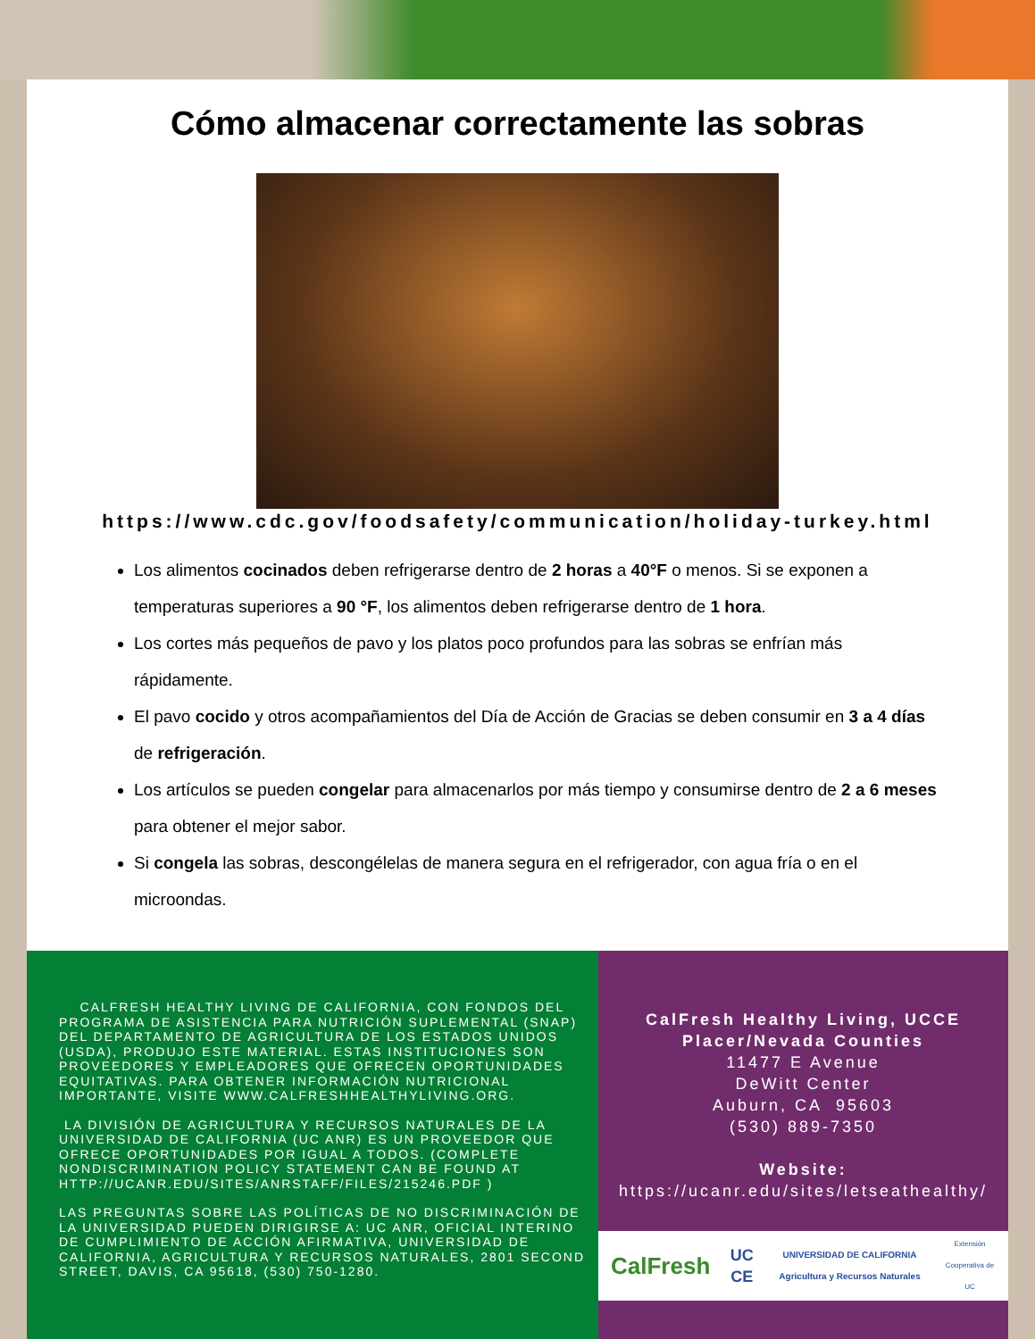Cómo almacenar correctamente las sobras
https://www.cdc.gov/foodsafety/communication/holiday-turkey.html
Los alimentos cocinados deben refrigerarse dentro de 2 horas a 40°F o menos. Si se exponen a temperaturas superiores a 90 °F, los alimentos deben refrigerarse dentro de 1 hora.
Los cortes más pequeños de pavo y los platos poco profundos para las sobras se enfrían más rápidamente.
El pavo cocido y otros acompañamientos del Día de Acción de Gracias se deben consumir en 3 a 4 días de refrigeración.
Los artículos se pueden congelar para almacenarlos por más tiempo y consumirse dentro de 2 a 6 meses para obtener el mejor sabor.
Si congela las sobras, descongélelas de manera segura en el refrigerador, con agua fría o en el microondas.
CALFRESH HEALTHY LIVING DE CALIFORNIA, CON FONDOS DEL PROGRAMA DE ASISTENCIA PARA NUTRICIÓN SUPLEMENTAL (SNAP) DEL DEPARTAMENTO DE AGRICULTURA DE LOS ESTADOS UNIDOS (USDA), PRODUJO ESTE MATERIAL. ESTAS INSTITUCIONES SON PROVEEDORES Y EMPLEADORES QUE OFRECEN OPORTUNIDADES EQUITATIVAS. PARA OBTENER INFORMACIÓN NUTRICIONAL IMPORTANTE, VISITE WWW.CALFRESHHEALTHYLIVING.ORG.
LA DIVISIÓN DE AGRICULTURA Y RECURSOS NATURALES DE LA UNIVERSIDAD DE CALIFORNIA (UC ANR) ES UN PROVEEDOR QUE OFRECE OPORTUNIDADES POR IGUAL A TODOS. (COMPLETE NONDISCRIMINATION POLICY STATEMENT CAN BE FOUND AT HTTP://UCANR.EDU/SITES/ANRSTAFF/FILES/215246.PDF )
LAS PREGUNTAS SOBRE LAS POLÍTICAS DE NO DISCRIMINACIÓN DE LA UNIVERSIDAD PUEDEN DIRIGIRSE A: UC ANR, OFICIAL INTERINO DE CUMPLIMIENTO DE ACCIÓN AFIRMATIVA, UNIVERSIDAD DE CALIFORNIA, AGRICULTURA Y RECURSOS NATURALES, 2801 SECOND STREET, DAVIS, CA 95618, (530) 750-1280.
CalFresh Healthy Living, UCCE
Placer/Nevada Counties
11477 E Avenue
DeWitt Center
Auburn, CA 95603
(530) 889-7350
Website:
https://ucanr.edu/sites/letseathealthy/
CalFresh UC CE UNIVERSIDAD DE CALIFORNIA Agricultura y Recursos Naturales Extensión Cooperativa de UC